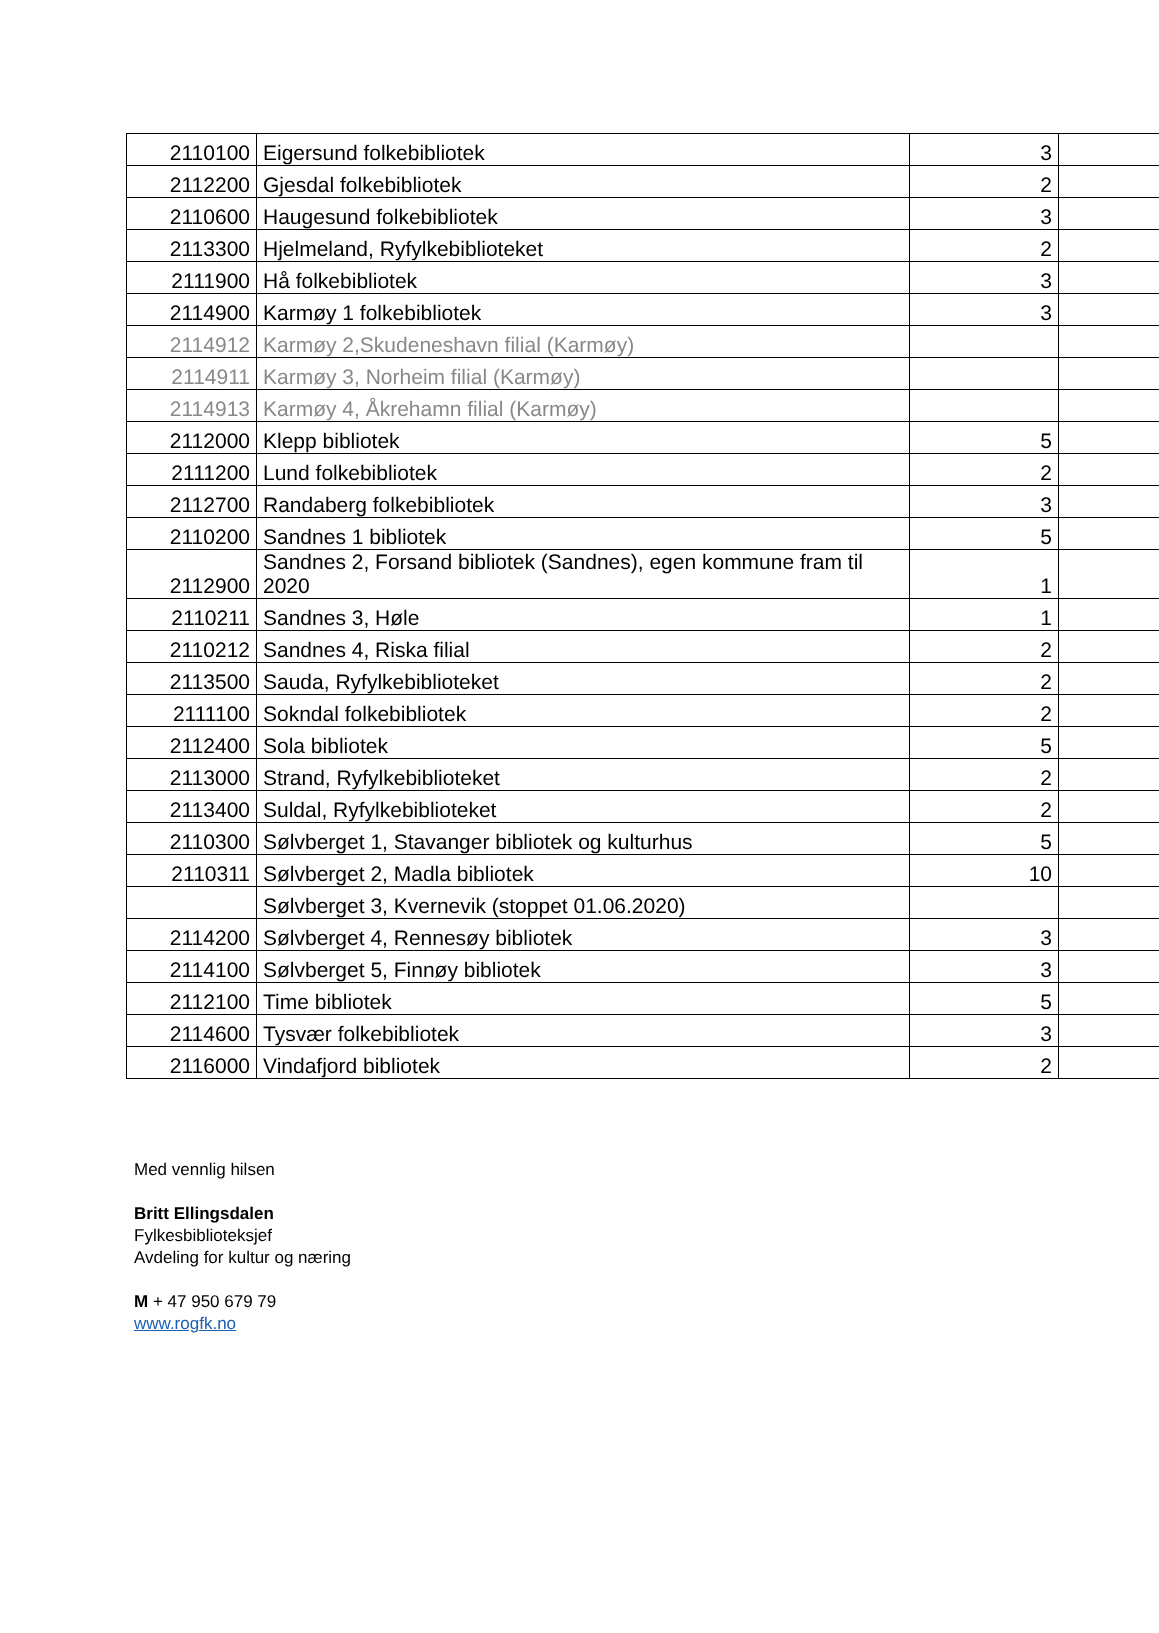| 2110100 | Eigersund folkebibliotek | 3 | |
| 2112200 | Gjesdal folkebibliotek | 2 | |
| 2110600 | Haugesund folkebibliotek | 3 | |
| 2113300 | Hjelmeland, Ryfylkebiblioteket | 2 | |
| 2111900 | Hå folkebibliotek | 3 | |
| 2114900 | Karmøy 1 folkebibliotek | 3 | |
| 2114912 | Karmøy 2,Skudeneshavn filial (Karmøy) | | |
| 2114911 | Karmøy 3, Norheim filial (Karmøy) | | |
| 2114913 | Karmøy 4, Åkrehamn filial (Karmøy) | | |
| 2112000 | Klepp bibliotek | 5 | |
| 2111200 | Lund folkebibliotek | 2 | |
| 2112700 | Randaberg folkebibliotek | 3 | |
| 2110200 | Sandnes 1 bibliotek | 5 | |
| 2112900 | Sandnes 2, Forsand bibliotek (Sandnes), egen kommune fram til 2020 | 1 | |
| 2110211 | Sandnes 3, Høle | 1 | |
| 2110212 | Sandnes 4, Riska filial | 2 | |
| 2113500 | Sauda, Ryfylkebiblioteket | 2 | |
| 2111100 | Sokndal folkebibliotek | 2 | |
| 2112400 | Sola bibliotek | 5 | |
| 2113000 | Strand, Ryfylkebiblioteket | 2 | |
| 2113400 | Suldal, Ryfylkebiblioteket | 2 | |
| 2110300 | Sølvberget 1, Stavanger bibliotek og kulturhus | 5 | |
| 2110311 | Sølvberget 2, Madla bibliotek | 10 | |
| | Sølvberget 3, Kvernevik (stoppet 01.06.2020) | | |
| 2114200 | Sølvberget 4, Rennesøy bibliotek | 3 | |
| 2114100 | Sølvberget 5, Finnøy bibliotek | 3 | |
| 2112100 | Time bibliotek | 5 | |
| 2114600 | Tysvær folkebibliotek | 3 | |
| 2116000 | Vindafjord bibliotek | 2 | |
Med vennlig hilsen
Britt Ellingsdalen
Fylkesbiblioteksjef
Avdeling for kultur og næring
M + 47 950 679 79
www.rogfk.no